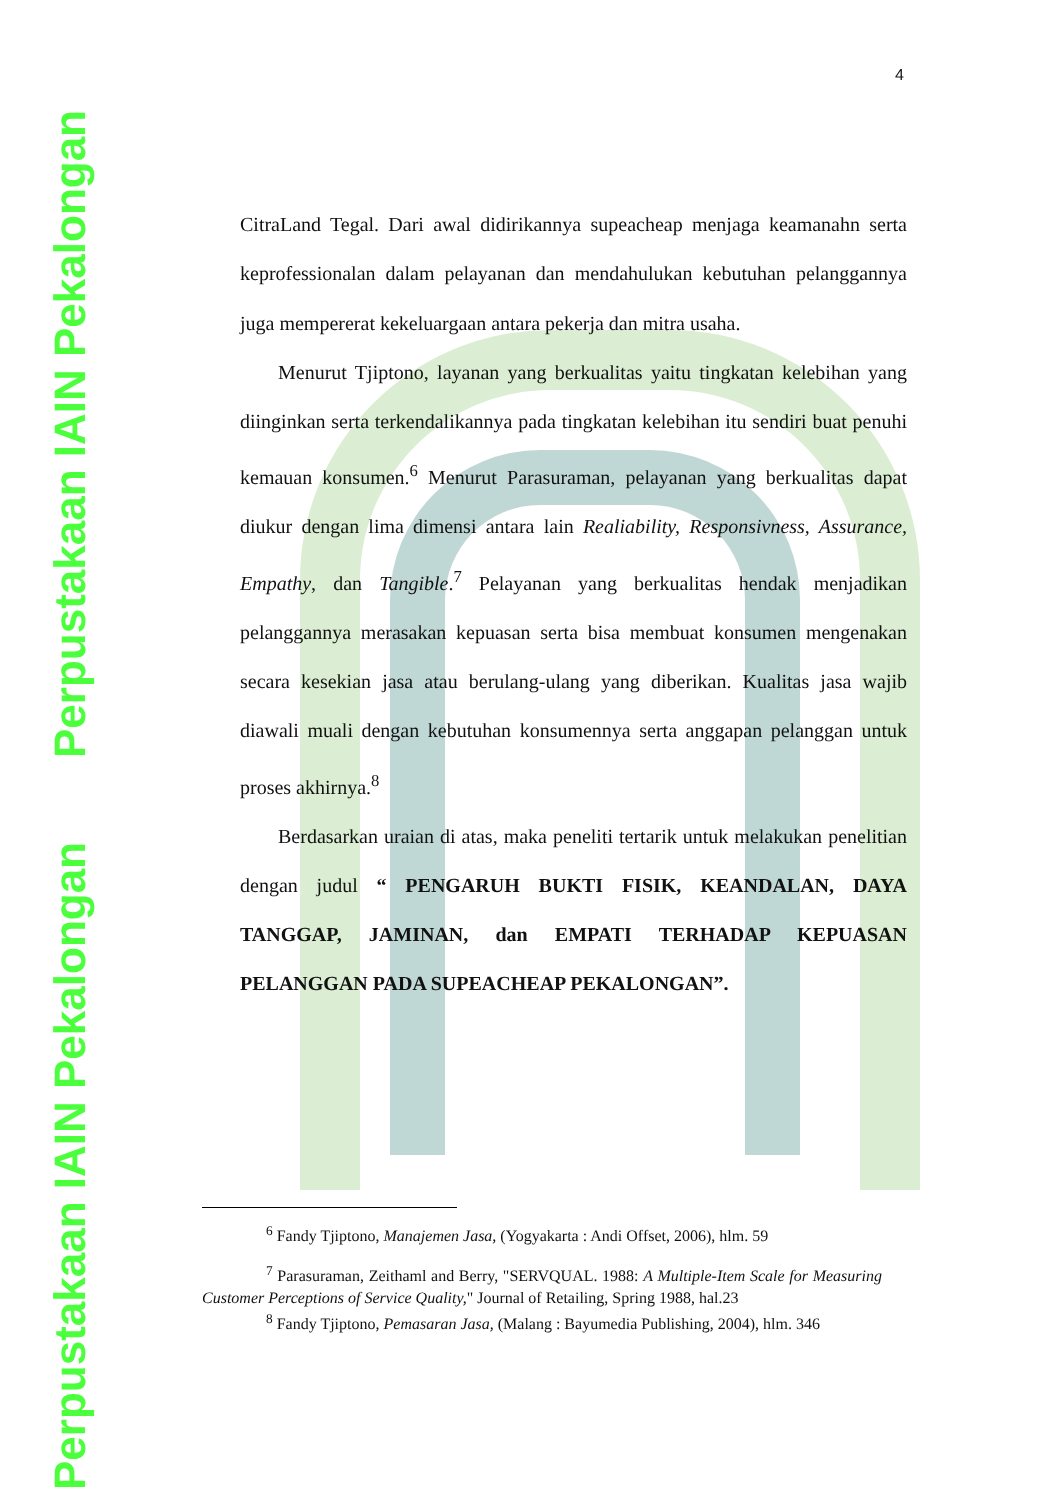Perpustakaan IAIN Pekalongan
Perpustakaan IAIN Pekalongan
4
CitraLand Tegal. Dari awal didirikannya supeacheap menjaga keamanahn serta keprofessionalan dalam pelayanan dan mendahulukan kebutuhan pelanggannya juga mempererat kekeluargaan antara pekerja dan mitra usaha.
Menurut Tjiptono, layanan yang berkualitas yaitu tingkatan kelebihan yang diinginkan serta terkendalikannya pada tingkatan kelebihan itu sendiri buat penuhi kemauan konsumen.<sup>6</sup> Menurut Parasuraman, pelayanan yang berkualitas dapat diukur dengan lima dimensi antara lain Realiability, Responsivness, Assurance, Empathy, dan Tangible.<sup>7</sup> Pelayanan yang berkualitas hendak menjadikan pelanggannya merasakan kepuasan serta bisa membuat konsumen mengenakan secara kesekian jasa atau berulang-ulang yang diberikan. Kualitas jasa wajib diawali muali dengan kebutuhan konsumennya serta anggapan pelanggan untuk proses akhirnya.<sup>8</sup>
Berdasarkan uraian di atas, maka peneliti tertarik untuk melakukan penelitian dengan judul “ PENGARUH BUKTI FISIK, KEANDALAN, DAYA TANGGAP, JAMINAN, dan EMPATI TERHADAP KEPUASAN PELANGGAN PADA SUPEACHEAP PEKALONGAN”.
<sup>6</sup> Fandy Tjiptono, Manajemen Jasa, (Yogyakarta : Andi Offset, 2006), hlm. 59
<sup>7</sup> Parasuraman, Zeithaml and Berry, "SERVQUAL. 1988: A Multiple-Item Scale for Measuring Customer Perceptions of Service Quality," Journal of Retailing, Spring 1988, hal.23
<sup>8</sup> Fandy Tjiptono, Pemasaran Jasa, (Malang : Bayumedia Publishing, 2004), hlm. 346